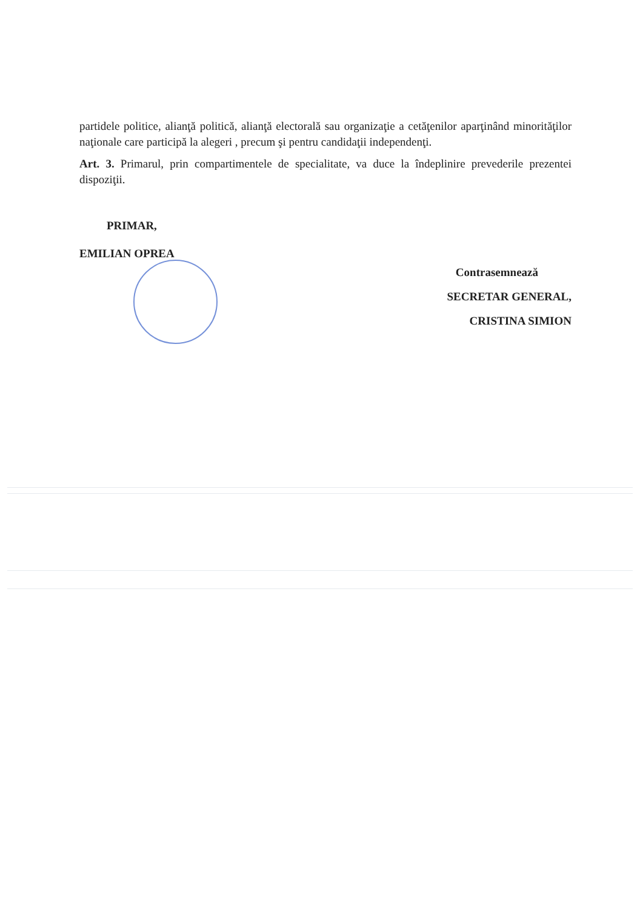partidele politice, alianţă politică, alianţă electorală sau organizaţie a cetăţenilor aparţinând minorităţilor naţionale care participă la alegeri , precum şi pentru candidaţii independenţi.
Art. 3. Primarul, prin compartimentele de specialitate, va duce la îndeplinire prevederile prezentei dispoziţii.
PRIMAR,
EMILIAN OPREA
Contrasemnează
SECRETAR GENERAL,
CRISTINA SIMION